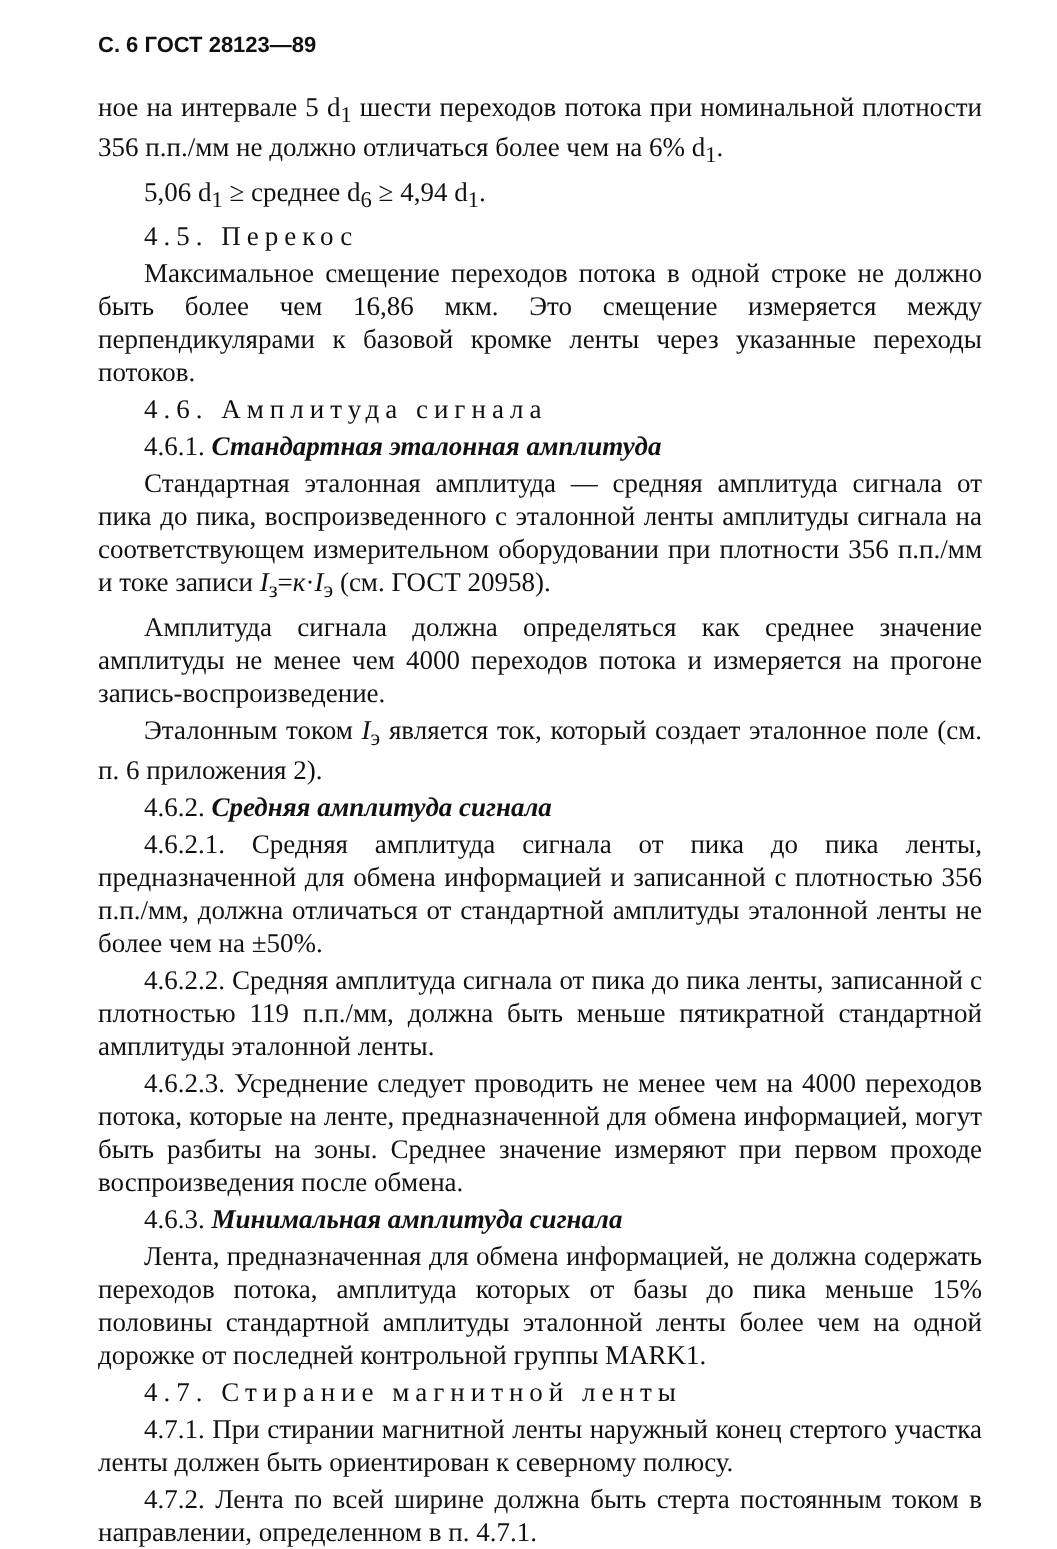С. 6 ГОСТ 28123—89
ное на интервале 5 d<sub>1</sub> шести переходов потока при номинальной плотности 356 п.п./мм не должно отличаться более чем на 6% d<sub>1</sub>.
5,06 d<sub>1</sub> ≥ среднее d<sub>6</sub> ≥ 4,94 d<sub>1</sub>.
4.5. Перекос
Максимальное смещение переходов потока в одной строке не должно быть более чем 16,86 мкм. Это смещение измеряется между перпендикулярами к базовой кромке ленты через указанные переходы потоков.
4.6. Амплитуда сигнала
4.6.1. Стандартная эталонная амплитуда
Стандартная эталонная амплитуда — средняя амплитуда сигнала от пика до пика, воспроизведенного с эталонной ленты амплитуды сигнала на соответствующем измерительном оборудовании при плотности 356 п.п./мм и токе записи I<sub>з</sub>=к·I<sub>э</sub> (см. ГОСТ 20958).
Амплитуда сигнала должна определяться как среднее значение амплитуды не менее чем 4000 переходов потока и измеряется на прогоне запись-воспроизведение.
Эталонным током I<sub>э</sub> является ток, который создает эталонное поле (см. п. 6 приложения 2).
4.6.2. Средняя амплитуда сигнала
4.6.2.1. Средняя амплитуда сигнала от пика до пика ленты, предназначенной для обмена информацией и записанной с плотностью 356 п.п./мм, должна отличаться от стандартной амплитуды эталонной ленты не более чем на ±50%.
4.6.2.2. Средняя амплитуда сигнала от пика до пика ленты, записанной с плотностью 119 п.п./мм, должна быть меньше пятикратной стандартной амплитуды эталонной ленты.
4.6.2.3. Усреднение следует проводить не менее чем на 4000 переходов потока, которые на ленте, предназначенной для обмена информацией, могут быть разбиты на зоны. Среднее значение измеряют при первом проходе воспроизведения после обмена.
4.6.3. Минимальная амплитуда сигнала
Лента, предназначенная для обмена информацией, не должна содержать переходов потока, амплитуда которых от базы до пика меньше 15% половины стандартной амплитуды эталонной ленты более чем на одной дорожке от последней контрольной группы MARK1.
4.7. Стирание магнитной ленты
4.7.1. При стирании магнитной ленты наружный конец стертого участка ленты должен быть ориентирован к северному полюсу.
4.7.2. Лента по всей ширине должна быть стерта постоянным током в направлении, определенном в п. 4.7.1.